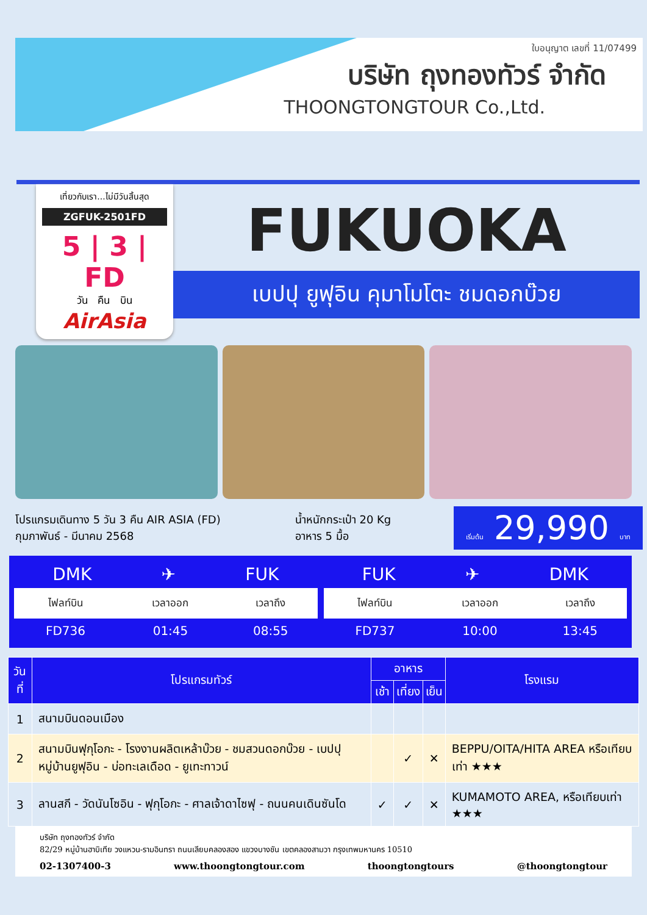ใบอนุญาต เลขที่ 11/07499
บริษัท ถุงทองทัวร์ จำกัด
THOONGTONGTOUR Co.,Ltd.
เที่ยวกับเรา...ไม่มีวันสิ้นสุด
ZGFUK-2501FD
5 | 3 | FD
วัน คืน บิน
AirAsia
FUKUOKA
เบปปุ ยูฟุอิน คุมาโมโตะ ชมดอกบ๊วย
โปรแกรมเดินทาง 5 วัน 3 คืน AIR ASIA (FD)
กุมภาพันธ์ - มีนาคม 2568
น้ำหนักกระเป๋า 20 Kg
อาหาร 5 มื้อ
เริ่มต้น 29,990 บาท
DMK ✈ FUK
| ไฟลท์บิน | เวลาออก | เวลาถึง |
| --- | --- | --- |
| FD736 | 01:45 | 08:55 |
FUK ✈ DMK
| ไฟลท์บิน | เวลาออก | เวลาถึง |
| --- | --- | --- |
| FD737 | 10:00 | 13:45 |
| วันที่ | โปรแกรมทัวร์ | อาหาร | | | โรงแรม |
| --- | --- | --- | --- | --- | --- |
| | | เช้า | เที่ยง | เย็น | |
| 1 | สนามบินดอนเมือง | | | | |
| 2 | สนามบินฟุกุโอกะ - โรงงานผลิตเหล้าบ๊วย - ชมสวนดอกบ๊วย - เบปปุ หมู่บ้านยูฟุอิน - บ่อทะเลเดือด - ยูเทะทาวน์ | | ✓ | ✕ | BEPPU/OITA/HITA AREA หรือเทียบเท่า ★★★ |
| 3 | ลานสกี - วัดนันโซอิน - ฟุกุโอกะ - ศาลเจ้าดาไซฟุ - ถนนคนเดินซันโด | ✓ | ✓ | ✕ | KUMAMOTO AREA, หรือเทียบเท่า ★★★ |
บริษัท ถุงทองทัวร์ จำกัด
82/29 หมู่บ้านฮาบิเทีย วงแหวน-รามอินทรา ถนนเลียบคลองสอง แขวงบางชัน เขตคลองสามวา กรุงเทพมหานคร 10510
02-1307400-3 www.thoongtongtour.com thoongtongtours @thoongtongtour